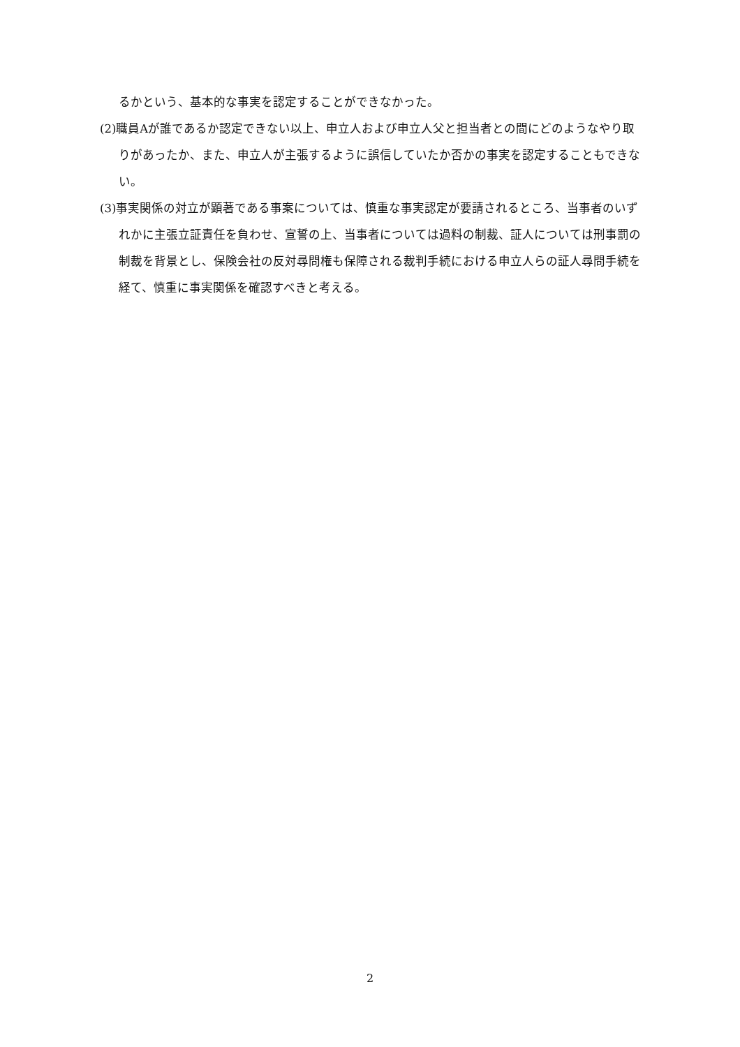るかという、基本的な事実を認定することができなかった。
(2)職員Aが誰であるか認定できない以上、申立人および申立人父と担当者との間にどのようなやり取りがあったか、また、申立人が主張するように誤信していたか否かの事実を認定することもできない。
(3)事実関係の対立が顕著である事案については、慎重な事実認定が要請されるところ、当事者のいずれかに主張立証責任を負わせ、宣誓の上、当事者については過料の制裁、証人については刑事罰の制裁を背景とし、保険会社の反対尋問権も保障される裁判手続における申立人らの証人尋問手続を経て、慎重に事実関係を確認すべきと考える。
2